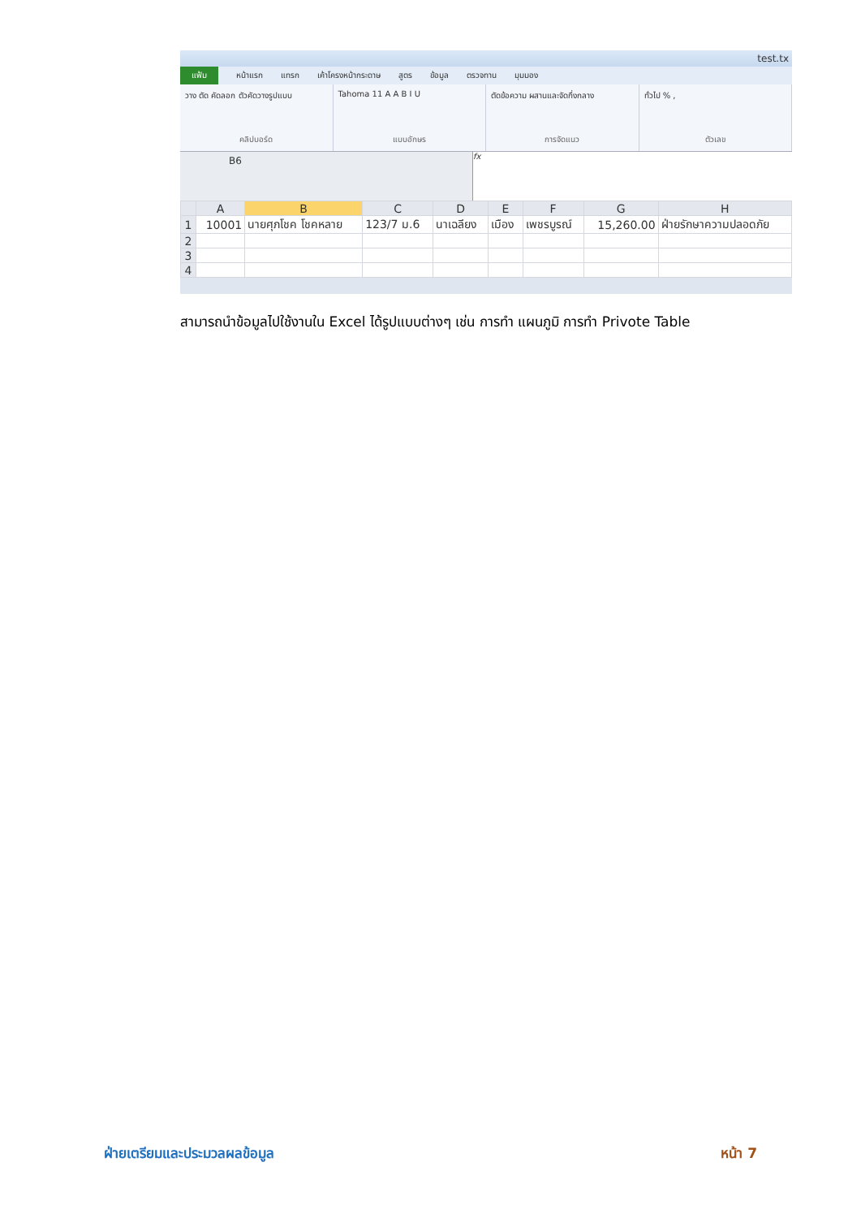test.tx
แฟ้ม หน้าแรก แทรก เค้าโครงหน้ากระดาษ สูตร ข้อมูล ตรวจทาน มุมมอง
วาง ตัด คัดลอก ตัวคัดวางรูปแบบ
คลิปบอร์ด
Tahoma 11 A A B I U
แบบอักษร
ตัดข้อความ ผสานและจัดกึ่งกลาง
การจัดแนว
ทั่วไป % ,
ตัวเลข
B6
fx
| | A | B | C | D | E | F | G | H |
| --- | --- | --- | --- | --- | --- | --- | --- | --- |
| 1 | 10001 | นายศุภโชค โชคหลาย | 123/7 ม.6 | นาเฉลียง | เมือง | เพชรบูรณ์ | 15,260.00 | ฝ่ายรักษาความปลอดภัย |
| 2 | | | | | | | | |
| 3 | | | | | | | | |
| 4 | | | | | | | | |
สามารถนำข้อมูลไปใช้งานใน Excel ได้รูปแบบต่างๆ เช่น การทำ แผนภูมิ การทำ Privote Table
ฝ่ายเตรียมและประมวลผลข้อมูล หน้า 7